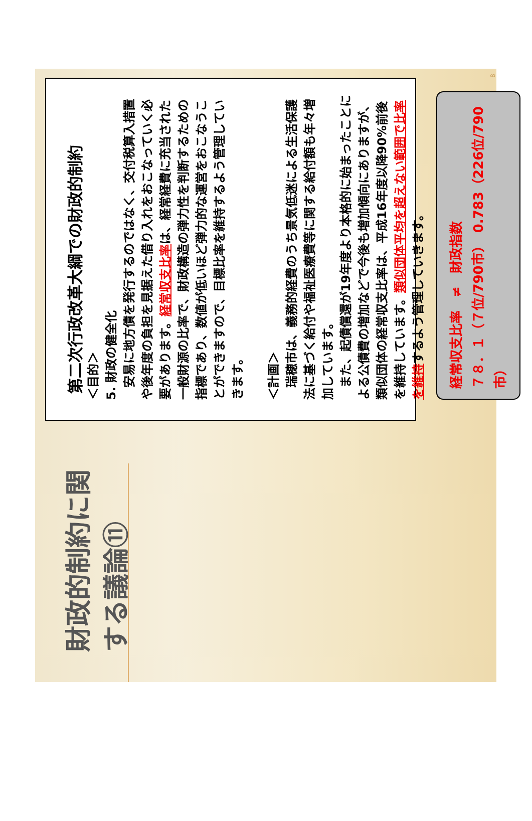財政的制約に関する議論⑪
第二次行政改革大綱での財政的制約
＜目的＞
5. 財政の健全化
　安易に地方債を発行するのではなく、交付税算入措置や後年度の負担を見据えた借り入れをおこなっていく必要があります。経常収支比率は、経常経費に充当された一般財源の比率で、財政構造の弾力性を判断するための指標であり、数値が低いほど弾力的な運営をおこなうことができますので、目標比率を維持するよう管理していきます。
＜計画＞
　瑞穂市は、義務的経費のうち景気低迷による生活保護法に基づく給付や福祉医療費等に関する給付額も年々増加しています。
　また、起債償還が19年度より本格的に始まったことによる公債費の増加などで今後も増加傾向にありますが、類似団体の経常収支比率は、平成16年度以降90%前後を維持しています。類似団体平均を超えない範囲で比率を維持するよう管理していきます。
経常収支比率　≠　財政指数
７８．１（７位/790市）　0.783（226位/790市）
8